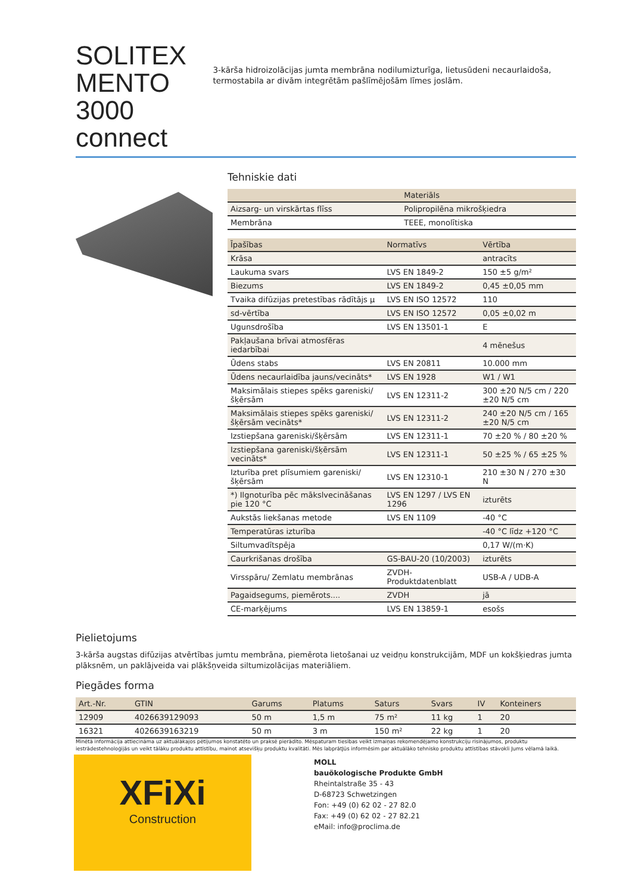SOLITEX MENTO 3000 connect
3-kārša hidroizolācijas jumta membrāna nodilumizturīga, lietusūdeni necaurlaidoša, termostabila ar divām integrētām pašlīmējošām līmes joslām.
Tehniskie dati
| | Materiāls |
| --- | --- |
| Aizsarg- un virskārtas flīss | Polipropilēna mikrošķiedra |
| Membrāna | TEEE, monolītiska |
| Īpašības | Normatīvs | Vērtība |
| --- | --- | --- |
| Krāsa | | antracīts |
| Laukuma svars | LVS EN 1849-2 | 150 ±5 g/m² |
| Biezums | LVS EN 1849-2 | 0,45 ±0,05 mm |
| Tvaika difūzijas pretestības rādītājs µ | LVS EN ISO 12572 | 110 |
| sd-vērtība | LVS EN ISO 12572 | 0,05 ±0,02 m |
| Ugunsdrošība | LVS EN 13501-1 | E |
| Pakļaušana brīvai atmosfēras iedarbībai | | 4 mēnešus |
| Ūdens stabs | LVS EN 20811 | 10.000 mm |
| Ūdens necaurlaidība jauns/vecināts* | LVS EN 1928 | W1 / W1 |
| Maksimālais stiepes spēks gareniski/šķērsām | LVS EN 12311-2 | 300 ±20 N/5 cm / 220 ±20 N/5 cm |
| Maksimālais stiepes spēks gareniski/šķērsām vecināts* | LVS EN 12311-2 | 240 ±20 N/5 cm / 165 ±20 N/5 cm |
| Izstiepšana gareniski/šķērsām | LVS EN 12311-1 | 70 ±20 % / 80 ±20 % |
| Izstiepšana gareniski/šķērsām vecināts* | LVS EN 12311-1 | 50 ±25 % / 65 ±25 % |
| Izturība pret plīsumiem gareniski/šķērsām | LVS EN 12310-1 | 210 ±30 N / 270 ±30 N |
| *) Ilgnoturība pēc mākslvecināšanas pie 120 °C | LVS EN 1297 / LVS EN 1296 | izturēts |
| Aukstās liekšanas metode | LVS EN 1109 | -40 °C |
| Temperatūras izturība | | -40 °C līdz +120 °C |
| Siltumvadītspēja | | 0,17 W/(m·K) |
| Caurkrišanas drošība | GS-BAU-20 (10/2003) | izturēts |
| Virsspāru/ Zemlatu membrānas | ZVDH-Produktdatenblatt | USB-A / UDB-A |
| Pagaidsegums, piemērots.... | ZVDH | jā |
| CE-marķējums | LVS EN 13859-1 | esošs |
Pielietojums
3-kārša augstas difūzijas atvērtības jumtu membrāna, piemērota lietošanai uz veidņu konstrukcijām, MDF un kokšķiedras jumta plāksnēm, un paklājveida vai plākšņveida siltumizolācijas materiāliem.
Piegādes forma
| Art.-Nr. | GTIN | Garums | Platums | Saturs | Svars | IV | Konteiners |
| --- | --- | --- | --- | --- | --- | --- | --- |
| 12909 | 4026639129093 | 50 m | 1,5 m | 75 m² | 11 kg | 1 | 20 |
| 16321 | 4026639163219 | 50 m | 3 m | 150 m² | 22 kg | 1 | 20 |
Minētā informācija attiecināma uz aktuālākajos pētījumos konstatēto un praksē pierādīto. Mēspaturam tiesības veikt izmaiņas rekomendējamo konstrukciju risinājumos, produktu iestrādestehnoloģijās un veikt tālāku produktu attīstību, mainot atsevišķu produktu kvalitāti. Mēs labprātJūs informēsim par aktuālāko tehnisko produktu attīstības stāvokli Jums vēlamā laikā.
XFiXi
Construction
MOLL
bauökologische Produkte GmbH
Rheintalstraße 35 - 43
D-68723 Schwetzingen
Fon: +49 (0) 62 02 - 27 82.0
Fax: +49 (0) 62 02 - 27 82.21
eMail: info@proclima.de